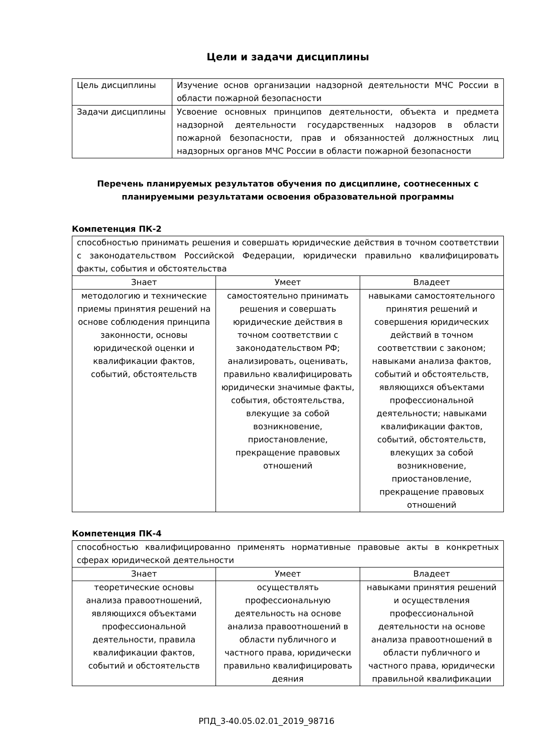Цели и задачи дисциплины
| Цель дисциплины | Изучение основ организации надзорной деятельности МЧС России в области пожарной безопасности |
| Задачи дисциплины | Усвоение основных принципов деятельности, объекта и предмета надзорной деятельности государственных надзоров в области пожарной безопасности, прав и обязанностей должностных лиц надзорных органов МЧС России в области пожарной безопасности |
Перечень планируемых результатов обучения по дисциплине, соотнесенных с планируемыми результатами освоения образовательной программы
Компетенция ПК-2
| способностью принимать решения и совершать юридические действия в точном соответствии с законодательством Российской Федерации, юридически правильно квалифицировать факты, события и обстоятельства | | |
| Знает | Умеет | Владеет |
| методологию и технические приемы принятия решений на основе соблюдения принципа законности, основы юридической оценки и квалификации фактов, событий, обстоятельств | самостоятельно принимать решения и совершать юридические действия в точном соответствии с законодательством РФ; анализировать, оценивать, правильно квалифицировать юридически значимые факты, события, обстоятельства, влекущие за собой возникновение, приостановление, прекращение правовых отношений | навыками самостоятельного принятия решений и совершения юридических действий в точном соответствии с законом; навыками анализа фактов, событий и обстоятельств, являющихся объектами профессиональной деятельности; навыками квалификации фактов, событий, обстоятельств, влекущих за собой возникновение, приостановление, прекращение правовых отношений |
Компетенция ПК-4
| способностью квалифицированно применять нормативные правовые акты в конкретных сферах юридической деятельности | | |
| Знает | Умеет | Владеет |
| теоретические основы анализа правоотношений, являющихся объектами профессиональной деятельности, правила квалификации фактов, событий и обстоятельств | осуществлять профессиональную деятельность на основе анализа правоотношений в области публичного и частного права, юридически правильно квалифицировать деяния | навыками принятия решений и осуществления профессиональной деятельности на основе анализа правоотношений в области публичного и частного права, юридически правильной квалификации |
РПД_3-40.05.02.01_2019_98716